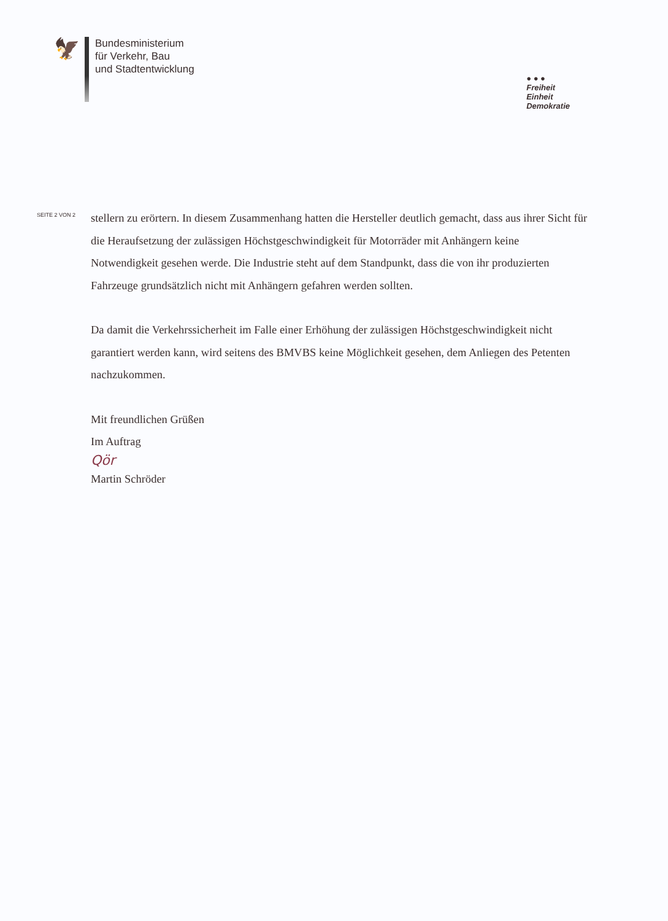🦅
Bundesministerium
für Verkehr, Bau
und Stadtentwicklung
● ● ●
Freiheit
Einheit
Demokratie
SEITE 2 VON 2
stellern zu erörtern. In diesem Zusammenhang hatten die Hersteller deutlich gemacht, dass aus ihrer Sicht für die Heraufsetzung der zulässigen Höchstgeschwindigkeit für Motorräder mit Anhängern keine Notwendigkeit gesehen werde. Die Industrie steht auf dem Standpunkt, dass die von ihr produzierten Fahrzeuge grundsätzlich nicht mit Anhängern gefahren werden sollten.
Da damit die Verkehrssicherheit im Falle einer Erhöhung der zulässigen Höchstgeschwindigkeit nicht garantiert werden kann, wird seitens des BMVBS keine Möglichkeit gesehen, dem Anliegen des Petenten nachzukommen.
Mit freundlichen Grüßen
Im Auftrag
Qör
Martin Schröder